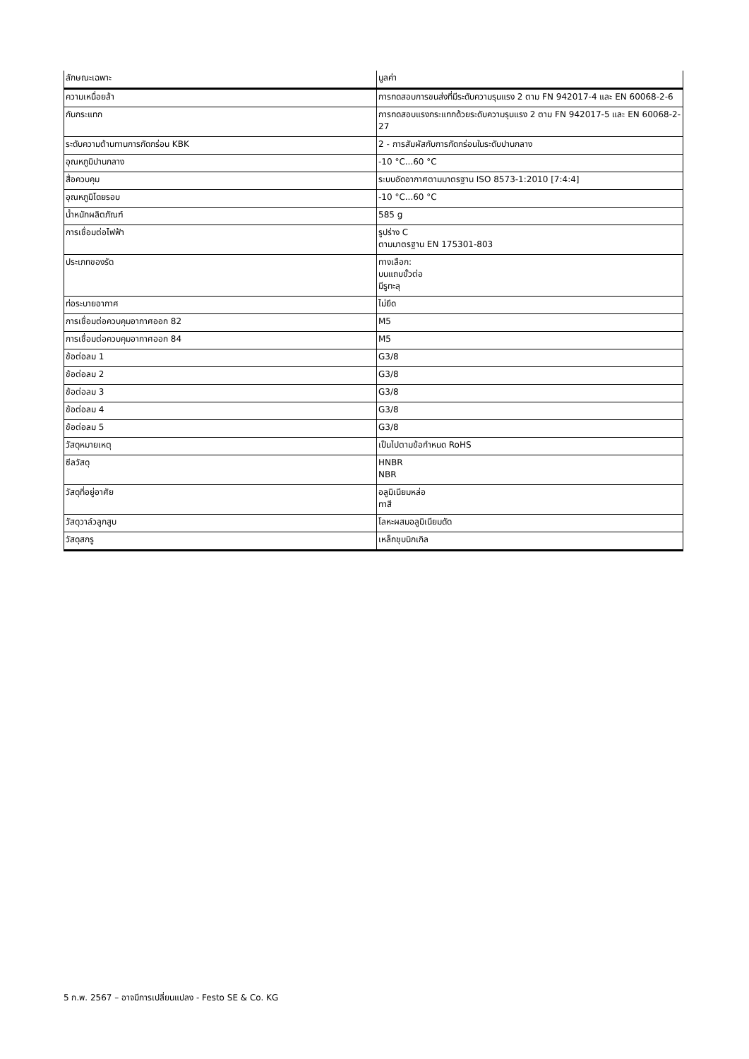| ลักษณะเฉพาะ | มูลค่า |
| --- | --- |
| ความเหนื่อยล้า | การทดสอบการขนส่งที่มีระดับความรุนแรง 2 ตาม FN 942017-4 และ EN 60068-2-6 |
| กันกระแทก | การทดสอบแรงกระแทกด้วยระดับความรุนแรง 2 ตาม FN 942017-5 และ EN 60068-2-27 |
| ระดับความต้านทานการกัดกร่อน KBK | 2 - การสัมผัสกับการกัดกร่อนในระดับปานกลาง |
| อุณหภูมิปานกลาง | -10 °C...60 °C |
| สื่อควบคุม | ระบบอัดอากาศตามมาตรฐาน ISO 8573-1:2010 [7:4:4] |
| อุณหภูมิโดยรอบ | -10 °C...60 °C |
| น้ำหนักผลิตภัณฑ์ | 585 g |
| การเชื่อมต่อไฟฟ้า | รูปร่าง C ตามมาตรฐาน EN 175301-803 |
| ประเภทของรัด | ทางเลือก: บนแถบขั้วต่อ มีรูทะลุ |
| ท่อระบายอากาศ | ไม่ยึด |
| การเชื่อมต่อควบคุมอากาศออก 82 | M5 |
| การเชื่อมต่อควบคุมอากาศออก 84 | M5 |
| ข้อต่อลม 1 | G3/8 |
| ข้อต่อลม 2 | G3/8 |
| ข้อต่อลม 3 | G3/8 |
| ข้อต่อลม 4 | G3/8 |
| ข้อต่อลม 5 | G3/8 |
| วัสดุหมายเหตุ | เป็นไปตามข้อกำหนด RoHS |
| ซีลวัสดุ | HNBR NBR |
| วัสดุที่อยู่อาศัย | อลูมิเนียมหล่อ ทาสี |
| วัสดุวาล์วลูกสูบ | โลหะผสมอลูมิเนียมดัด |
| วัสดุสกรู | เหล็กชุบนิกเกิล |
5 ก.พ. 2567 – อาจมีการเปลี่ยนแปลง - Festo SE & Co. KG